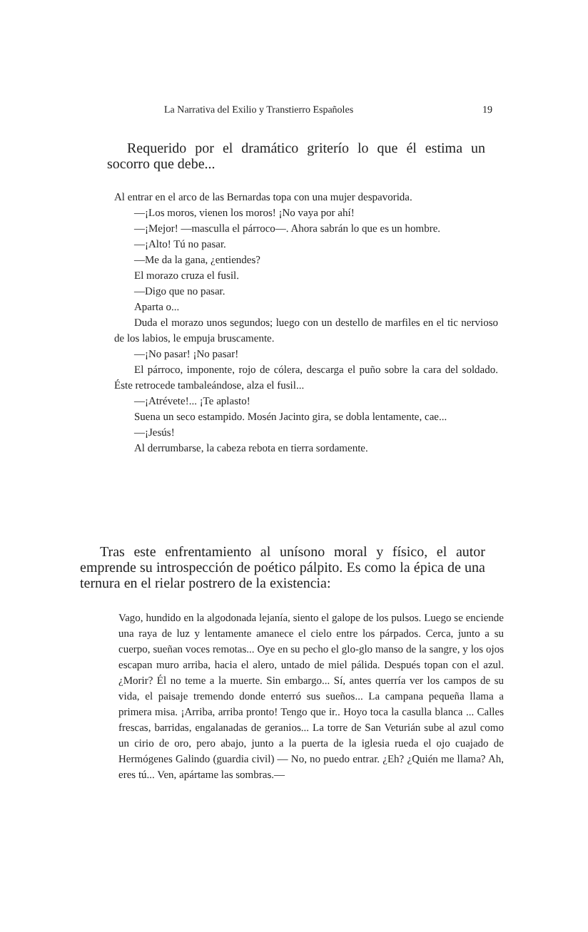La Narrativa del Exilio y Transtierro Españoles 19
Requerido por el dramático griterío lo que él estima un socorro que debe...
Al entrar en el arco de las Bernardas topa con una mujer despavorida.
—¡Los moros, vienen los moros! ¡No vaya por ahí!
—¡Mejor! —masculla el párroco—. Ahora sabrán lo que es un hombre.
—¡Alto! Tú no pasar.
—Me da la gana, ¿entiendes?
El morazo cruza el fusil.
—Digo que no pasar.
Aparta o...
Duda el morazo unos segundos; luego con un destello de marfiles en el tic nervioso de los labios, le empuja bruscamente.
—¡No pasar! ¡No pasar!
El párroco, imponente, rojo de cólera, descarga el puño sobre la cara del soldado. Éste retrocede tambaleándose, alza el fusil...
—¡Atrévete!... ¡Te aplasto!
Suena un seco estampido. Mosén Jacinto gira, se dobla lentamente, cae...
—¡Jesús!
Al derrumbarse, la cabeza rebota en tierra sordamente.
Tras este enfrentamiento al unísono moral y físico, el autor emprende su introspección de poético pálpito. Es como la épica de una ternura en el rielar postrero de la existencia:
Vago, hundido en la algodonada lejanía, siento el galope de los pulsos. Luego se enciende una raya de luz y lentamente amanece el cielo entre los párpados. Cerca, junto a su cuerpo, sueñan voces remotas... Oye en su pecho el glo-glo manso de la sangre, y los ojos escapan muro arriba, hacia el alero, untado de miel pálida. Después topan con el azul. ¿Morir? Él no teme a la muerte. Sin embargo... Sí, antes querría ver los campos de su vida, el paisaje tremendo donde enterró sus sueños... La campana pequeña llama a primera misa. ¡Arriba, arriba pronto! Tengo que ir.. Hoyo toca la casulla blanca ... Calles frescas, barridas, engalanadas de geranios... La torre de San Veturián sube al azul como un cirio de oro, pero abajo, junto a la puerta de la iglesia rueda el ojo cuajado de Hermógenes Galindo (guardia civil) — No, no puedo entrar. ¿Eh? ¿Quién me llama? Ah, eres tú... Ven, apártame las sombras.—